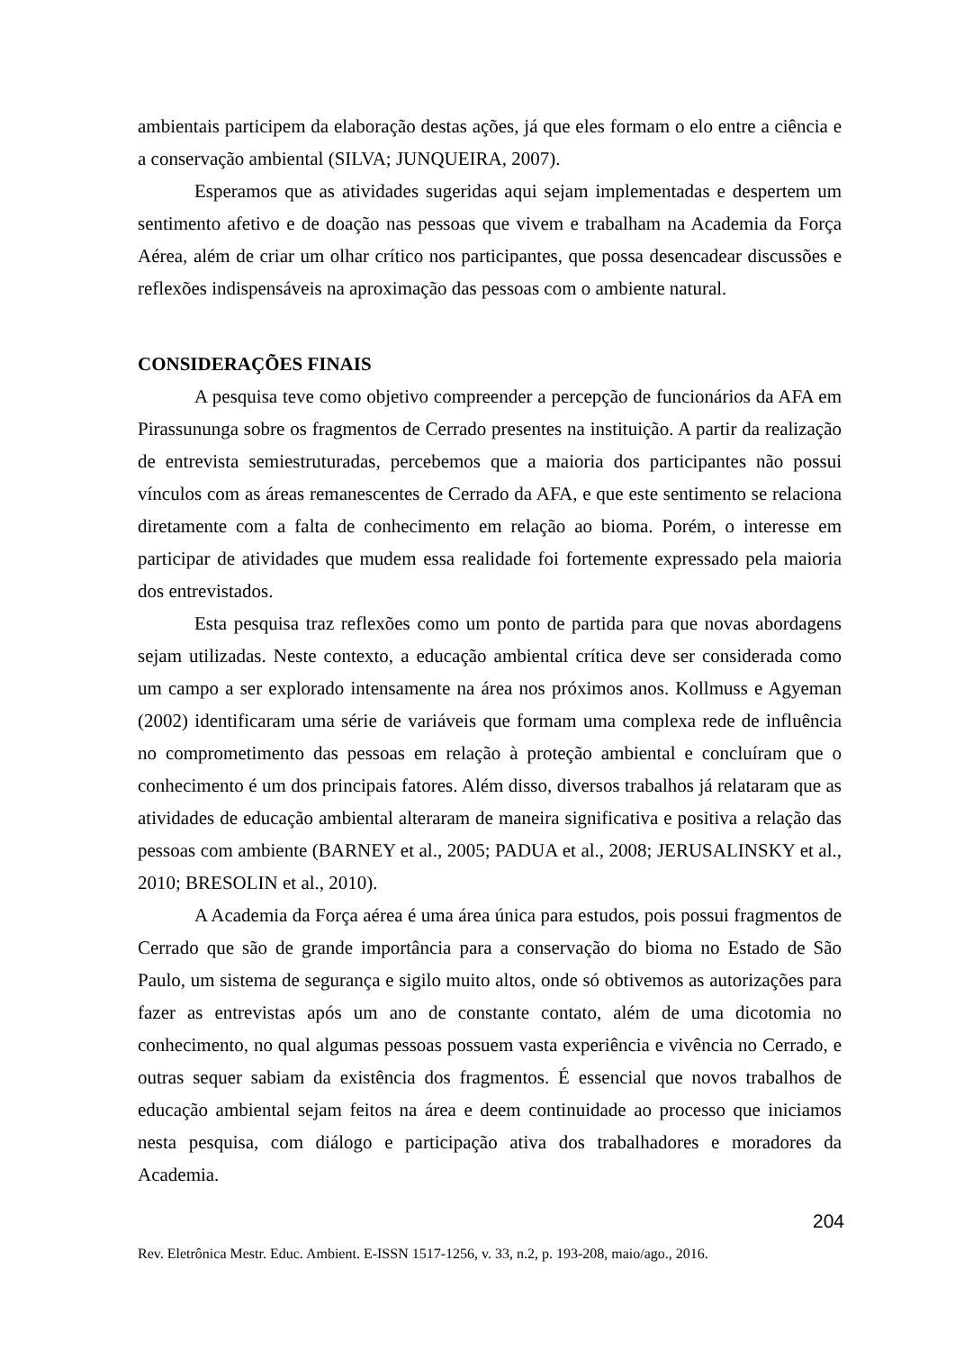ambientais participem da elaboração destas ações, já que eles formam o elo entre a ciência e a conservação ambiental (SILVA; JUNQUEIRA, 2007).
Esperamos que as atividades sugeridas aqui sejam implementadas e despertem um sentimento afetivo e de doação nas pessoas que vivem e trabalham na Academia da Força Aérea, além de criar um olhar crítico nos participantes, que possa desencadear discussões e reflexões indispensáveis na aproximação das pessoas com o ambiente natural.
CONSIDERAÇÕES FINAIS
A pesquisa teve como objetivo compreender a percepção de funcionários da AFA em Pirassununga sobre os fragmentos de Cerrado presentes na instituição. A partir da realização de entrevista semiestruturadas, percebemos que a maioria dos participantes não possui vínculos com as áreas remanescentes de Cerrado da AFA, e que este sentimento se relaciona diretamente com a falta de conhecimento em relação ao bioma. Porém, o interesse em participar de atividades que mudem essa realidade foi fortemente expressado pela maioria dos entrevistados.
Esta pesquisa traz reflexões como um ponto de partida para que novas abordagens sejam utilizadas. Neste contexto, a educação ambiental crítica deve ser considerada como um campo a ser explorado intensamente na área nos próximos anos. Kollmuss e Agyeman (2002) identificaram uma série de variáveis que formam uma complexa rede de influência no comprometimento das pessoas em relação à proteção ambiental e concluíram que o conhecimento é um dos principais fatores. Além disso, diversos trabalhos já relataram que as atividades de educação ambiental alteraram de maneira significativa e positiva a relação das pessoas com ambiente (BARNEY et al., 2005; PADUA et al., 2008; JERUSALINSKY et al., 2010; BRESOLIN et al., 2010).
A Academia da Força aérea é uma área única para estudos, pois possui fragmentos de Cerrado que são de grande importância para a conservação do bioma no Estado de São Paulo, um sistema de segurança e sigilo muito altos, onde só obtivemos as autorizações para fazer as entrevistas após um ano de constante contato, além de uma dicotomia no conhecimento, no qual algumas pessoas possuem vasta experiência e vivência no Cerrado, e outras sequer sabiam da existência dos fragmentos. É essencial que novos trabalhos de educação ambiental sejam feitos na área e deem continuidade ao processo que iniciamos nesta pesquisa, com diálogo e participação ativa dos trabalhadores e moradores da Academia.
204
Rev. Eletrônica Mestr. Educ. Ambient. E-ISSN 1517-1256, v. 33, n.2, p. 193-208, maio/ago., 2016.